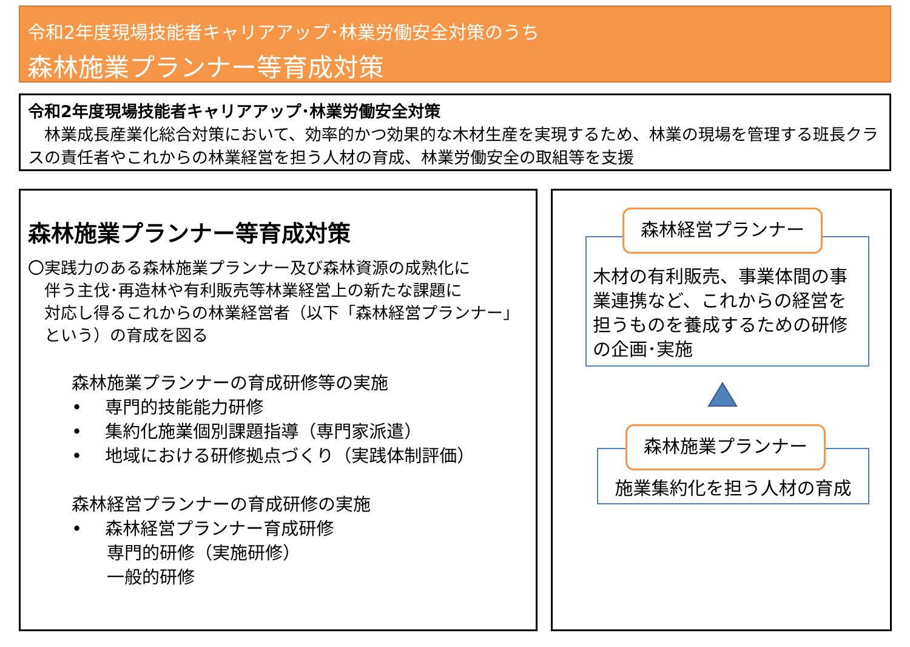令和2年度現場技能者キャリアアップ･林業労働安全対策のうち
森林施業プランナー等育成対策
令和2年度現場技能者キャリアアップ･林業労働安全対策
　林業成長産業化総合対策において、効率的かつ効果的な木材生産を実現するため、林業の現場を管理する班長クラスの責任者やこれからの林業経営を担う人材の育成、林業労働安全の取組等を支援
森林施業プランナー等育成対策
〇実践力のある森林施業プランナー及び森林資源の成熟化に
　伴う主伐･再造林や有利販売等林業経営上の新たな課題に
　対応し得るこれからの林業経営者（以下「森林経営プランナー」
　という）の育成を図る
森林施業プランナーの育成研修等の実施
•　 専門的技能能力研修
•　 集約化施業個別課題指導（専門家派遣）
•　 地域における研修拠点づくり（実践体制評価）
森林経営プランナーの育成研修の実施
•　 森林経営プランナー育成研修
　　専門的研修（実施研修）
　　一般的研修
木材の有利販売、事業体間の事業連携など、これからの経営を担うものを養成するための研修の企画･実施
森林経営プランナー
施業集約化を担う人材の育成
森林施業プランナー